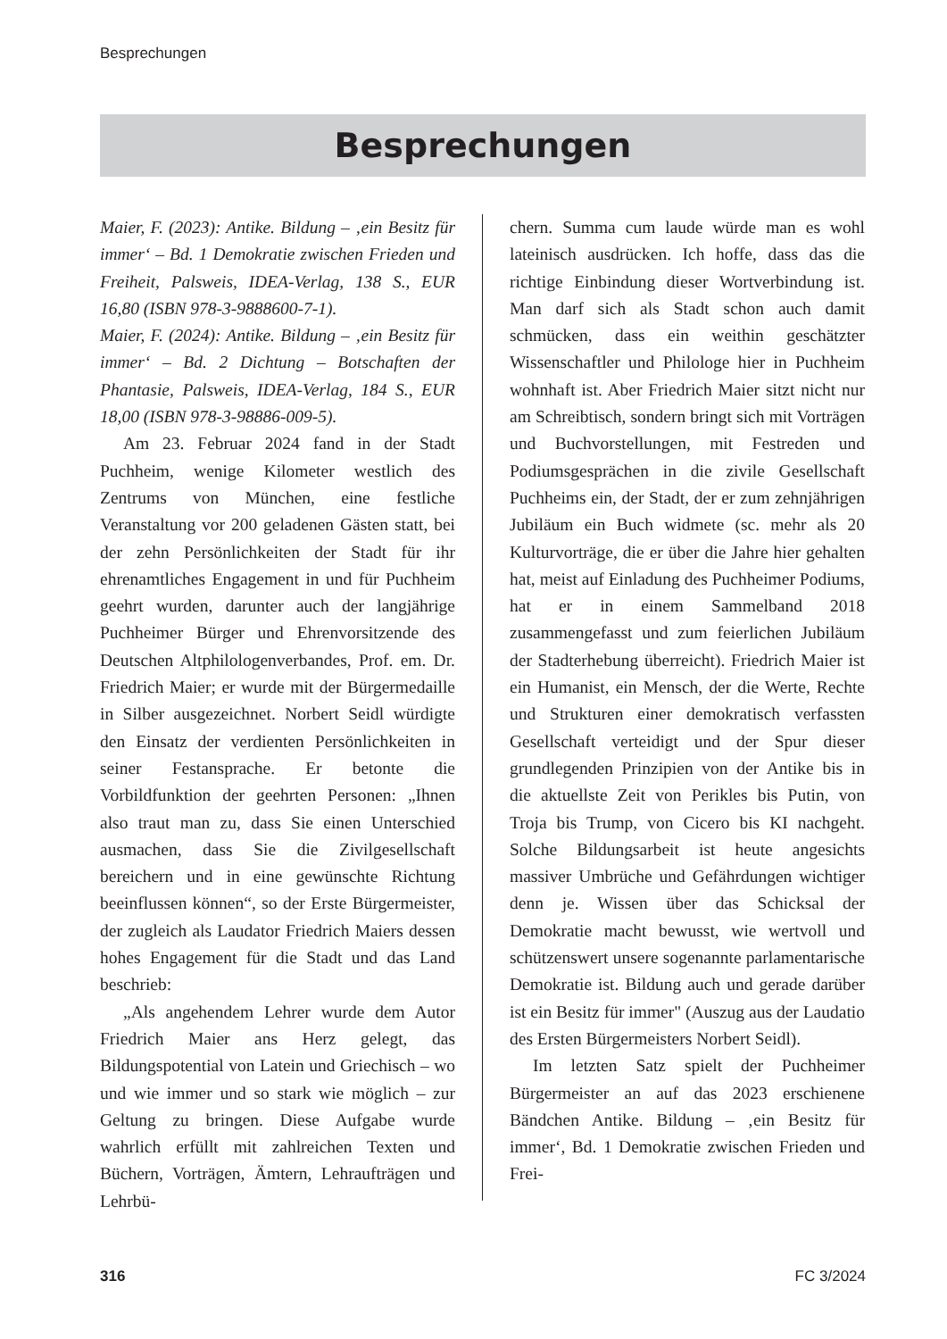Besprechungen
Besprechungen
Maier, F. (2023): Antike. Bildung – ‚ein Besitz für immer‘ – Bd. 1 Demokratie zwischen Frieden und Freiheit, Palsweis, IDEA-Verlag, 138 S., EUR 16,80 (ISBN 978-3-9888600-7-1).
Maier, F. (2024): Antike. Bildung – ‚ein Besitz für immer‘ – Bd. 2 Dichtung – Botschaften der Phantasie, Palsweis, IDEA-Verlag, 184 S., EUR 18,00 (ISBN 978-3-98886-009-5).
Am 23. Februar 2024 fand in der Stadt Puchheim, wenige Kilometer westlich des Zentrums von München, eine festliche Veranstaltung vor 200 geladenen Gästen statt, bei der zehn Persönlichkeiten der Stadt für ihr ehrenamtliches Engagement in und für Puchheim geehrt wurden, darunter auch der langjährige Puchheimer Bürger und Ehrenvorsitzende des Deutschen Altphilologenverbandes, Prof. em. Dr. Friedrich Maier; er wurde mit der Bürgermedaille in Silber ausgezeichnet. Norbert Seidl würdigte den Einsatz der verdienten Persönlichkeiten in seiner Festansprache. Er betonte die Vorbildfunktion der geehrten Personen: „Ihnen also traut man zu, dass Sie einen Unterschied ausmachen, dass Sie die Zivilgesellschaft bereichern und in eine gewünschte Richtung beeinflussen können“, so der Erste Bürgermeister, der zugleich als Laudator Friedrich Maiers dessen hohes Engagement für die Stadt und das Land beschrieb:
„Als angehendem Lehrer wurde dem Autor Friedrich Maier ans Herz gelegt, das Bildungspotential von Latein und Griechisch – wo und wie immer und so stark wie möglich – zur Geltung zu bringen. Diese Aufgabe wurde wahrlich erfüllt mit zahlreichen Texten und Büchern, Vorträgen, Ämtern, Lehraufträgen und Lehrbü-
chern. Summa cum laude würde man es wohl lateinisch ausdrücken. Ich hoffe, dass das die richtige Einbindung dieser Wortverbindung ist. Man darf sich als Stadt schon auch damit schmücken, dass ein weithin geschätzter Wissenschaftler und Philologe hier in Puchheim wohnhaft ist. Aber Friedrich Maier sitzt nicht nur am Schreibtisch, sondern bringt sich mit Vorträgen und Buchvorstellungen, mit Festreden und Podiumsgesprächen in die zivile Gesellschaft Puchheims ein, der Stadt, der er zum zehnjährigen Jubiläum ein Buch widmete (sc. mehr als 20 Kulturvorträge, die er über die Jahre hier gehalten hat, meist auf Einladung des Puchheimer Podiums, hat er in einem Sammelband 2018 zusammengefasst und zum feierlichen Jubiläum der Stadterhebung überreicht). Friedrich Maier ist ein Humanist, ein Mensch, der die Werte, Rechte und Strukturen einer demokratisch verfassten Gesellschaft verteidigt und der Spur dieser grundlegenden Prinzipien von der Antike bis in die aktuellste Zeit von Perikles bis Putin, von Troja bis Trump, von Cicero bis KI nachgeht. Solche Bildungsarbeit ist heute angesichts massiver Umbrüche und Gefährdungen wichtiger denn je. Wissen über das Schicksal der Demokratie macht bewusst, wie wertvoll und schützenswert unsere sogenannte parlamentarische Demokratie ist. Bildung auch und gerade darüber ist ein Besitz für immer" (Auszug aus der Laudatio des Ersten Bürgermeisters Norbert Seidl).
Im letzten Satz spielt der Puchheimer Bürgermeister an auf das 2023 erschienene Bändchen Antike. Bildung – ‚ein Besitz für immer‘, Bd. 1 Demokratie zwischen Frieden und Frei-
316 FC 3/2024